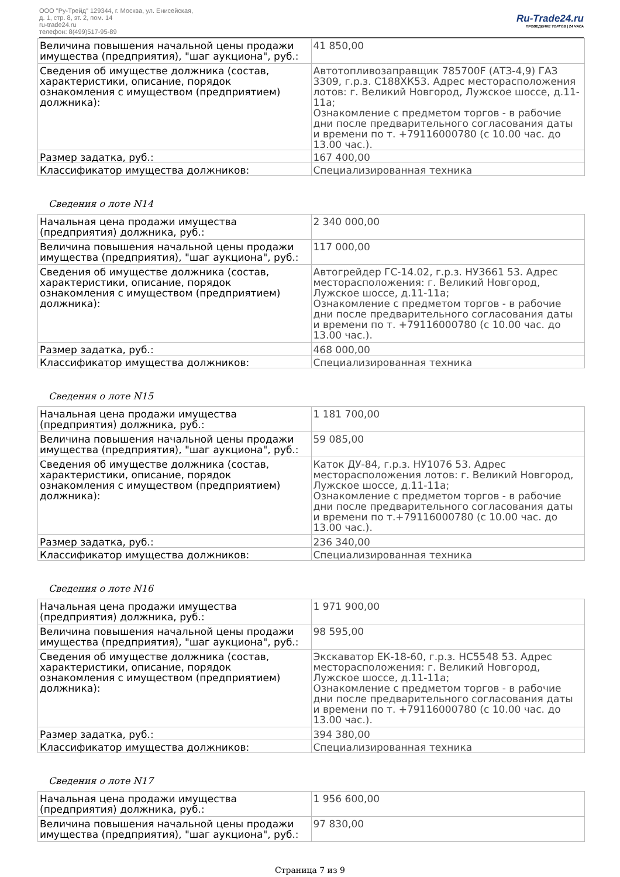ООО "Ру-Трейд" 129344, г. Москва, ул. Енисейская,
д. 1, стр. 8, эт. 2, пом. 14
ru-trade24.ru
телефон: 8(499)517-95-89
Ru-Trade24.ru
ПРОВЕДЕНИЕ ТОРГОВ | 24 ЧАСА
| Величина повышения начальной цены продажи имущества (предприятия), "шаг аукциона", руб.: | 41 850,00 |
| Сведения об имуществе должника (состав, характеристики, описание, порядок ознакомления с имуществом (предприятием) должника): | Автотопливозаправщик 785700F (АТЗ-4,9) ГАЗ 3309, г.р.з. С188ХК53. Адрес месторасположения лотов: г. Великий Новгород, Лужское шоссе, д.11-11а; Ознакомление с предметом торгов - в рабочие дни после предварительного согласования даты и времени по т. +79116000780 (с 10.00 час. до 13.00 час.). |
| Размер задатка, руб.: | 167 400,00 |
| Классификатор имущества должников: | Специализированная техника |
Сведения о лоте N14
| Начальная цена продажи имущества (предприятия) должника, руб.: | 2 340 000,00 |
| Величина повышения начальной цены продажи имущества (предприятия), "шаг аукциона", руб.: | 117 000,00 |
| Сведения об имуществе должника (состав, характеристики, описание, порядок ознакомления с имуществом (предприятием) должника): | Автогрейдер ГС-14.02, г.р.з. НУ3661 53. Адрес месторасположения: г. Великий Новгород, Лужское шоссе, д.11-11а; Ознакомление с предметом торгов - в рабочие дни после предварительного согласования даты и времени по т. +79116000780 (с 10.00 час. до 13.00 час.). |
| Размер задатка, руб.: | 468 000,00 |
| Классификатор имущества должников: | Специализированная техника |
Сведения о лоте N15
| Начальная цена продажи имущества (предприятия) должника, руб.: | 1 181 700,00 |
| Величина повышения начальной цены продажи имущества (предприятия), "шаг аукциона", руб.: | 59 085,00 |
| Сведения об имуществе должника (состав, характеристики, описание, порядок ознакомления с имуществом (предприятием) должника): | Каток ДУ-84, г.р.з. НУ1076 53. Адрес месторасположения лотов: г. Великий Новгород, Лужское шоссе, д.11-11а; Ознакомление с предметом торгов - в рабочие дни после предварительного согласования даты и времени по т.+79116000780 (с 10.00 час. до 13.00 час.). |
| Размер задатка, руб.: | 236 340,00 |
| Классификатор имущества должников: | Специализированная техника |
Сведения о лоте N16
| Начальная цена продажи имущества (предприятия) должника, руб.: | 1 971 900,00 |
| Величина повышения начальной цены продажи имущества (предприятия), "шаг аукциона", руб.: | 98 595,00 |
| Сведения об имуществе должника (состав, характеристики, описание, порядок ознакомления с имуществом (предприятием) должника): | Экскаватор ЕК-18-60, г.р.з. НС5548 53. Адрес месторасположения: г. Великий Новгород, Лужское шоссе, д.11-11а; Ознакомление с предметом торгов - в рабочие дни после предварительного согласования даты и времени по т. +79116000780 (с 10.00 час. до 13.00 час.). |
| Размер задатка, руб.: | 394 380,00 |
| Классификатор имущества должников: | Специализированная техника |
Сведения о лоте N17
| Начальная цена продажи имущества (предприятия) должника, руб.: | 1 956 600,00 |
| Величина повышения начальной цены продажи имущества (предприятия), "шаг аукциона", руб.: | 97 830,00 |
Страница 7 из 9